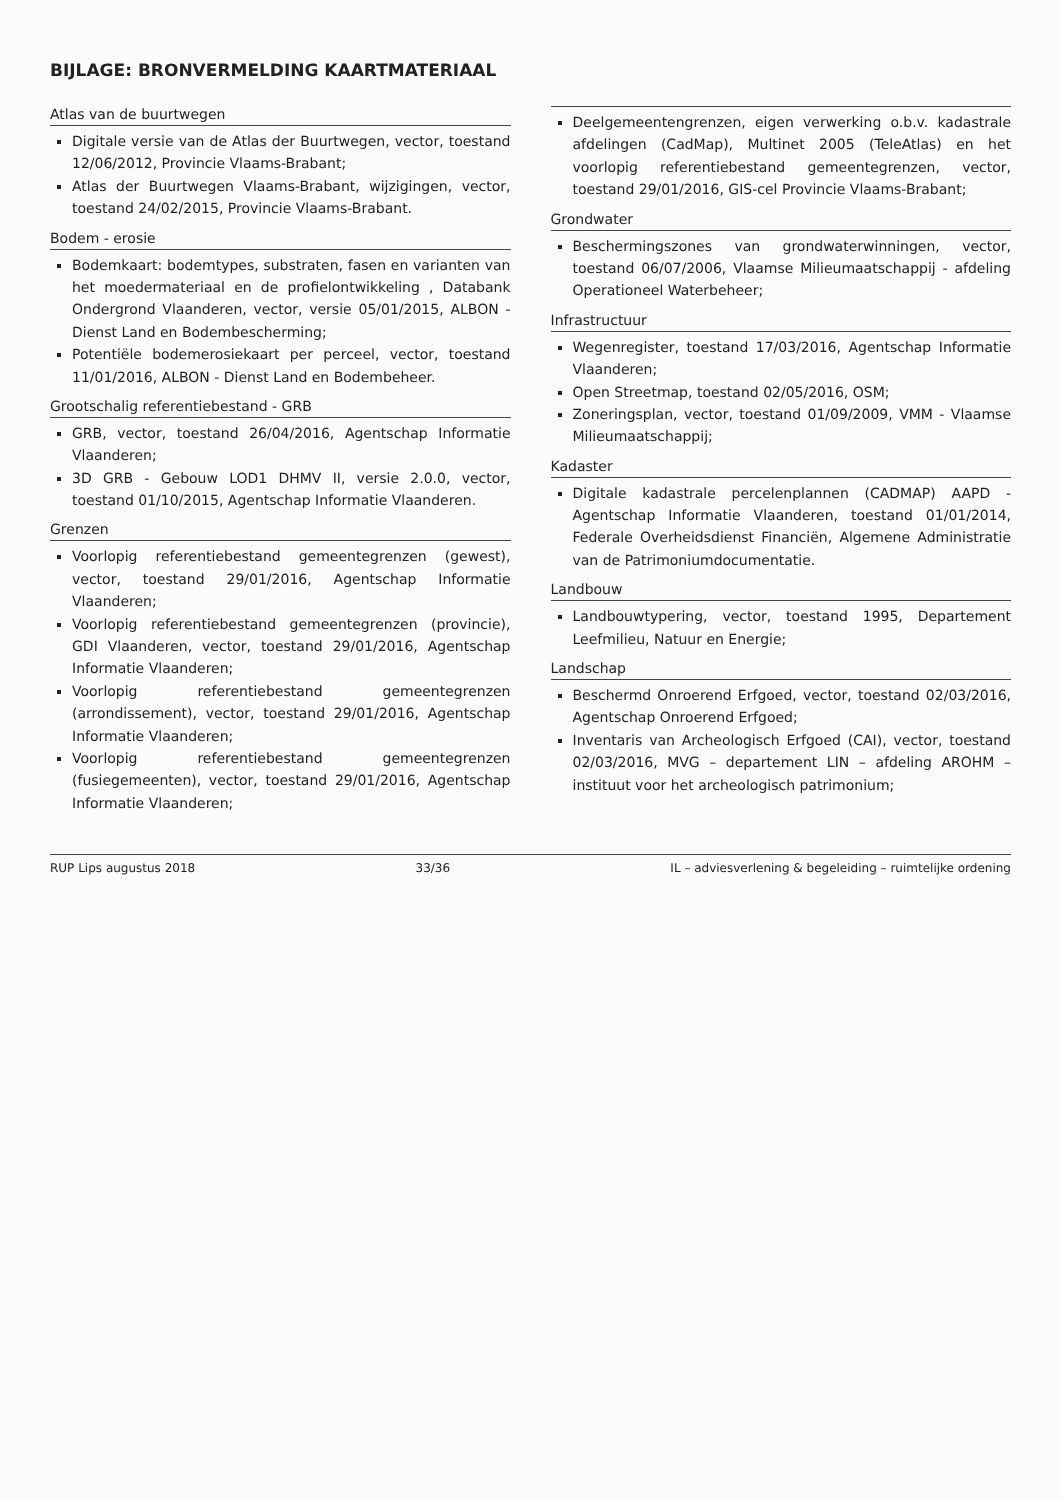BIJLAGE: BRONVERMELDING KAARTMATERIAAL
Atlas van de buurtwegen
Digitale versie van de Atlas der Buurtwegen, vector, toestand 12/06/2012, Provincie Vlaams-Brabant;
Atlas der Buurtwegen Vlaams-Brabant, wijzigingen, vector, toestand 24/02/2015, Provincie Vlaams-Brabant.
Bodem - erosie
Bodemkaart: bodemtypes, substraten, fasen en varianten van het moedermateriaal en de profielontwikkeling , Databank Ondergrond Vlaanderen, vector, versie 05/01/2015, ALBON - Dienst Land en Bodembescherming;
Potentiële bodemerosiekaart per perceel, vector, toestand 11/01/2016, ALBON - Dienst Land en Bodembeheer.
Grootschalig referentiebestand - GRB
GRB, vector, toestand 26/04/2016, Agentschap Informatie Vlaanderen;
3D GRB - Gebouw LOD1 DHMV II, versie 2.0.0, vector, toestand 01/10/2015, Agentschap Informatie Vlaanderen.
Grenzen
Voorlopig referentiebestand gemeentegrenzen (gewest), vector, toestand 29/01/2016, Agentschap Informatie Vlaanderen;
Voorlopig referentiebestand gemeentegrenzen (provincie), GDI Vlaanderen, vector, toestand 29/01/2016, Agentschap Informatie Vlaanderen;
Voorlopig referentiebestand gemeentegrenzen (arrondissement), vector, toestand 29/01/2016, Agentschap Informatie Vlaanderen;
Voorlopig referentiebestand gemeentegrenzen (fusiegemeenten), vector, toestand 29/01/2016, Agentschap Informatie Vlaanderen;
Deelgemeentengrenzen, eigen verwerking o.b.v. kadastrale afdelingen (CadMap), Multinet 2005 (TeleAtlas) en het voorlopig referentiebestand gemeentegrenzen, vector, toestand 29/01/2016, GIS-cel Provincie Vlaams-Brabant;
Grondwater
Beschermingszones van grondwaterwinningen, vector, toestand 06/07/2006, Vlaamse Milieumaatschappij - afdeling Operationeel Waterbeheer;
Infrastructuur
Wegenregister, toestand 17/03/2016, Agentschap Informatie Vlaanderen;
Open Streetmap, toestand 02/05/2016, OSM;
Zoneringsplan, vector, toestand 01/09/2009, VMM - Vlaamse Milieumaatschappij;
Kadaster
Digitale kadastrale percelenplannen (CADMAP) AAPD - Agentschap Informatie Vlaanderen, toestand 01/01/2014, Federale Overheidsdienst Financiën, Algemene Administratie van de Patrimoniumdocumentatie.
Landbouw
Landbouwtypering, vector, toestand 1995, Departement Leefmilieu, Natuur en Energie;
Landschap
Beschermd Onroerend Erfgoed, vector, toestand 02/03/2016, Agentschap Onroerend Erfgoed;
Inventaris van Archeologisch Erfgoed (CAI), vector, toestand 02/03/2016, MVG – departement LIN – afdeling AROHM – instituut voor het archeologisch patrimonium;
RUP Lips augustus 2018 33/36 IL – adviesverlening & begeleiding – ruimtelijke ordening